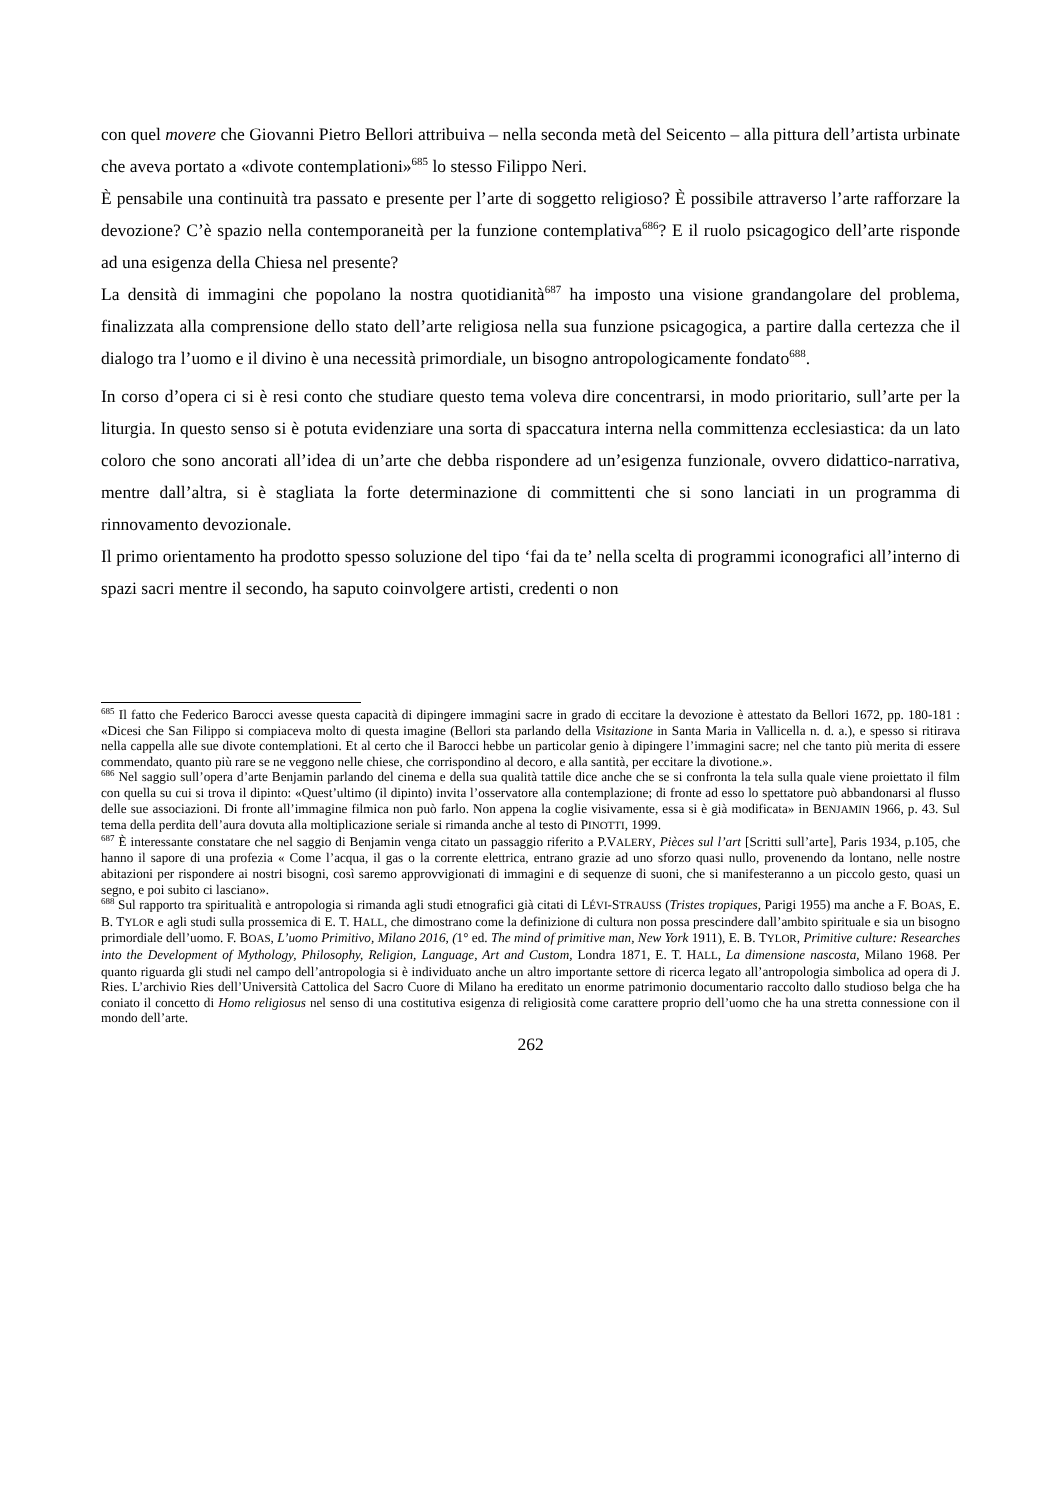con quel movere che Giovanni Pietro Bellori attribuiva – nella seconda metà del Seicento – alla pittura dell’artista urbinate che aveva portato a «divote contemplationi»<sup>685</sup> lo stesso Filippo Neri.
È pensabile una continuità tra passato e presente per l’arte di soggetto religioso? È possibile attraverso l’arte rafforzare la devozione? C’è spazio nella contemporaneità per la funzione contemplativa<sup>686</sup>? E il ruolo psicagogico dell’arte risponde ad una esigenza della Chiesa nel presente?
La densità di immagini che popolano la nostra quotidianità<sup>687</sup> ha imposto una visione grandangolare del problema, finalizzata alla comprensione dello stato dell’arte religiosa nella sua funzione psicagogica, a partire dalla certezza che il dialogo tra l’uomo e il divino è una necessità primordiale, un bisogno antropologicamente fondato<sup>688</sup>.
In corso d’opera ci si è resi conto che studiare questo tema voleva dire concentrarsi, in modo prioritario, sull’arte per la liturgia. In questo senso si è potuta evidenziare una sorta di spaccatura interna nella committenza ecclesiastica: da un lato coloro che sono ancorati all’idea di un’arte che debba rispondere ad un’esigenza funzionale, ovvero didattico-narrativa, mentre dall’altra, si è stagliata la forte determinazione di committenti che si sono lanciati in un programma di rinnovamento devozionale.
Il primo orientamento ha prodotto spesso soluzione del tipo ‘fai da te’ nella scelta di programmi iconografici all’interno di spazi sacri mentre il secondo, ha saputo coinvolgere artisti, credenti o non
<sup>685</sup> Il fatto che Federico Barocci avesse questa capacità di dipingere immagini sacre in grado di eccitare la devozione è attestato da Bellori 1672, pp. 180-181 : «Dicesi che San Filippo si compiaceva molto di questa imagine (Bellori sta parlando della Visitazione in Santa Maria in Vallicella n. d. a.), e spesso si ritirava nella cappella alle sue divote contemplationi. Et al certo che il Barocci hebbe un particolar genio à dipingere l’immagini sacre; nel che tanto più merita di essere commendato, quanto più rare se ne veggono nelle chiese, che corrispondino al decoro, e alla santità, per eccitare la divotione.».
<sup>686</sup> Nel saggio sull’opera d’arte Benjamin parlando del cinema e della sua qualità tattile dice anche che se si confronta la tela sulla quale viene proiettato il film con quella su cui si trova il dipinto: «Quest’ultimo (il dipinto) invita l’osservatore alla contemplazione; di fronte ad esso lo spettatore può abbandonarsi al flusso delle sue associazioni. Di fronte all’immagine filmica non può farlo. Non appena la coglie visivamente, essa si è già modificata» in BENJAMIN 1966, p. 43. Sul tema della perdita dell’aura dovuta alla moltiplicazione seriale si rimanda anche al testo di PINOTTI, 1999.
<sup>687</sup> È interessante constatare che nel saggio di Benjamin venga citato un passaggio riferito a P.VALERY, Pièces sul l’art [Scritti sull’arte], Paris 1934, p.105, che hanno il sapore di una profezia « Come l’acqua, il gas o la corrente elettrica, entrano grazie ad uno sforzo quasi nullo, provenendo da lontano, nelle nostre abitazioni per rispondere ai nostri bisogni, così saremo approvvigionati di immagini e di sequenze di suoni, che si manifesteranno a un piccolo gesto, quasi un segno, e poi subito ci lasciano».
<sup>688</sup> Sul rapporto tra spiritualità e antropologia si rimanda agli studi etnografici già citati di LÉVI-STRAUSS (Tristes tropiques, Parigi 1955) ma anche a F. BOAS, E. B. TYLOR e agli studi sulla prossemica di E. T. HALL, che dimostrano come la definizione di cultura non possa prescindere dall’ambito spirituale e sia un bisogno primordiale dell’uomo. F. BOAS, L’uomo Primitivo, Milano 2016, (1° ed. The mind of primitive man, New York 1911), E. B. TYLOR, Primitive culture: Researches into the Development of Mythology, Philosophy, Religion, Language, Art and Custom, Londra 1871, E. T. HALL, La dimensione nascosta, Milano 1968. Per quanto riguarda gli studi nel campo dell’antropologia si è individuato anche un altro importante settore di ricerca legato all’antropologia simbolica ad opera di J. Ries. L’archivio Ries dell’Università Cattolica del Sacro Cuore di Milano ha ereditato un enorme patrimonio documentario raccolto dallo studioso belga che ha coniato il concetto di Homo religiosus nel senso di una costitutiva esigenza di religiosità come carattere proprio dell’uomo che ha una stretta connessione con il mondo dell’arte.
262